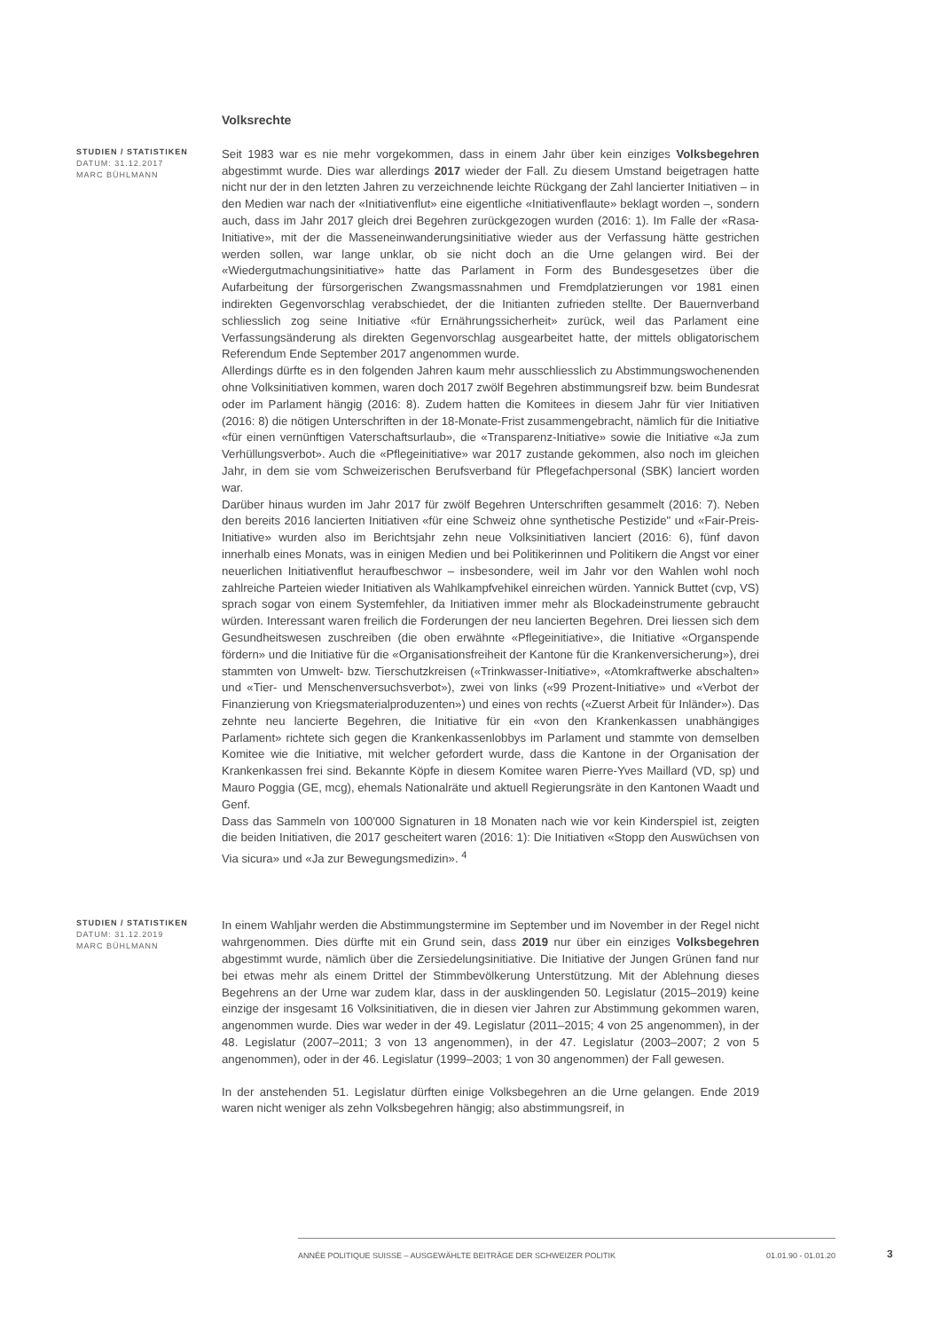Volksrechte
STUDIEN / STATISTIKEN
DATUM: 31.12.2017
MARC BÜHLMANN
Seit 1983 war es nie mehr vorgekommen, dass in einem Jahr über kein einziges Volksbegehren abgestimmt wurde. Dies war allerdings 2017 wieder der Fall. Zu diesem Umstand beigetragen hatte nicht nur der in den letzten Jahren zu verzeichnende leichte Rückgang der Zahl lancierter Initiativen – in den Medien war nach der «Initiativenflut» eine eigentliche «Initiativenflaute» beklagt worden –, sondern auch, dass im Jahr 2017 gleich drei Begehren zurückgezogen wurden (2016: 1). Im Falle der «Rasa-Initiative», mit der die Masseneinwanderungsinitiative wieder aus der Verfassung hätte gestrichen werden sollen, war lange unklar, ob sie nicht doch an die Urne gelangen wird. Bei der «Wiedergutmachungsinitiative» hatte das Parlament in Form des Bundesgesetzes über die Aufarbeitung der fürsorgerischen Zwangsmassnahmen und Fremdplatzierungen vor 1981 einen indirekten Gegenvorschlag verabschiedet, der die Initianten zufrieden stellte. Der Bauernverband schliesslich zog seine Initiative «für Ernährungssicherheit» zurück, weil das Parlament eine Verfassungsänderung als direkten Gegenvorschlag ausgearbeitet hatte, der mittels obligatorischem Referendum Ende September 2017 angenommen wurde.
Allerdings dürfte es in den folgenden Jahren kaum mehr ausschliesslich zu Abstimmungswochenenden ohne Volksinitiativen kommen, waren doch 2017 zwölf Begehren abstimmungsreif bzw. beim Bundesrat oder im Parlament hängig (2016: 8). Zudem hatten die Komitees in diesem Jahr für vier Initiativen (2016: 8) die nötigen Unterschriften in der 18-Monate-Frist zusammengebracht, nämlich für die Initiative «für einen vernünftigen Vaterschaftsurlaub», die «Transparenz-Initiative» sowie die Initiative «Ja zum Verhüllungsverbot». Auch die «Pflegeinitiative» war 2017 zustande gekommen, also noch im gleichen Jahr, in dem sie vom Schweizerischen Berufsverband für Pflegefachpersonal (SBK) lanciert worden war.
Darüber hinaus wurden im Jahr 2017 für zwölf Begehren Unterschriften gesammelt (2016: 7). Neben den bereits 2016 lancierten Initiativen «für eine Schweiz ohne synthetische Pestizide" und «Fair-Preis-Initiative» wurden also im Berichtsjahr zehn neue Volksinitiativen lanciert (2016: 6), fünf davon innerhalb eines Monats, was in einigen Medien und bei Politikerinnen und Politikern die Angst vor einer neuerlichen Initiativenflut heraufbeschwor – insbesondere, weil im Jahr vor den Wahlen wohl noch zahlreiche Parteien wieder Initiativen als Wahlkampfvehikel einreichen würden. Yannick Buttet (cvp, VS) sprach sogar von einem Systemfehler, da Initiativen immer mehr als Blockadeinstrumente gebraucht würden. Interessant waren freilich die Forderungen der neu lancierten Begehren. Drei liessen sich dem Gesundheitswesen zuschreiben (die oben erwähnte «Pflegeinitiative», die Initiative «Organspende fördern» und die Initiative für die «Organisationsfreiheit der Kantone für die Krankenversicherung»), drei stammten von Umwelt- bzw. Tierschutzkreisen («Trinkwasser-Initiative», «Atomkraftwerke abschalten» und «Tier- und Menschenversuchsverbot»), zwei von links («99 Prozent-Initiative» und «Verbot der Finanzierung von Kriegsmaterialproduzenten») und eines von rechts («Zuerst Arbeit für Inländer»). Das zehnte neu lancierte Begehren, die Initiative für ein «von den Krankenkassen unabhängiges Parlament» richtete sich gegen die Krankenkassenlobbys im Parlament und stammte von demselben Komitee wie die Initiative, mit welcher gefordert wurde, dass die Kantone in der Organisation der Krankenkassen frei sind. Bekannte Köpfe in diesem Komitee waren Pierre-Yves Maillard (VD, sp) und Mauro Poggia (GE, mcg), ehemals Nationalräte und aktuell Regierungsräte in den Kantonen Waadt und Genf.
Dass das Sammeln von 100'000 Signaturen in 18 Monaten nach wie vor kein Kinderspiel ist, zeigten die beiden Initiativen, die 2017 gescheitert waren (2016: 1): Die Initiativen «Stopp den Auswüchsen von Via sicura» und «Ja zur Bewegungsmedizin». <sup>4</sup>
STUDIEN / STATISTIKEN
DATUM: 31.12.2019
MARC BÜHLMANN
In einem Wahljahr werden die Abstimmungstermine im September und im November in der Regel nicht wahrgenommen. Dies dürfte mit ein Grund sein, dass 2019 nur über ein einziges Volksbegehren abgestimmt wurde, nämlich über die Zersiedelungsinitiative. Die Initiative der Jungen Grünen fand nur bei etwas mehr als einem Drittel der Stimmbevölkerung Unterstützung. Mit der Ablehnung dieses Begehrens an der Urne war zudem klar, dass in der ausklingenden 50. Legislatur (2015–2019) keine einzige der insgesamt 16 Volksinitiativen, die in diesen vier Jahren zur Abstimmung gekommen waren, angenommen wurde. Dies war weder in der 49. Legislatur (2011–2015; 4 von 25 angenommen), in der 48. Legislatur (2007–2011; 3 von 13 angenommen), in der 47. Legislatur (2003–2007; 2 von 5 angenommen), oder in der 46. Legislatur (1999–2003; 1 von 30 angenommen) der Fall gewesen.
In der anstehenden 51. Legislatur dürften einige Volksbegehren an die Urne gelangen. Ende 2019 waren nicht weniger als zehn Volksbegehren hängig; also abstimmungsreif, in
ANNÉE POLITIQUE SUISSE – AUSGEWÄHLTE BEITRÄGE DER SCHWEIZER POLITIK 01.01.90 - 01.01.20
3